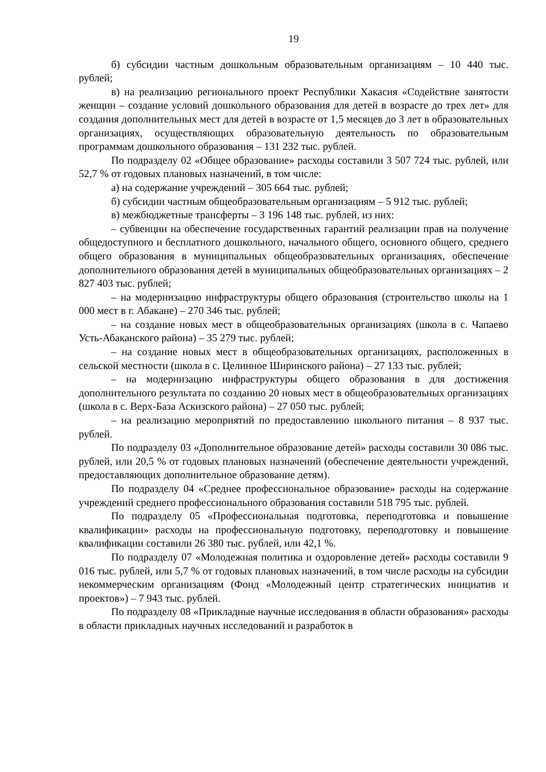19
б) субсидии частным дошкольным образовательным организациям – 10 440 тыс. рублей;
в) на реализацию регионального проект Республики Хакасия «Содействие занятости женщин – создание условий дошкольного образования для детей в возрасте до трех лет» для создания дополнительных мест для детей в возрасте от 1,5 месяцев до 3 лет в образовательных организациях, осуществляющих образовательную деятельность по образовательным программам дошкольного образования – 131 232 тыс. рублей.
По подразделу 02 «Общее образование» расходы составили 3 507 724 тыс. рублей, или 52,7 % от годовых плановых назначений, в том числе:
а) на содержание учреждений – 305 664 тыс. рублей;
б) субсидии частным общеобразовательным организациям – 5 912 тыс. рублей;
в) межбюджетные трансферты – 3 196 148 тыс. рублей, из них:
– субвенции на обеспечение государственных гарантий реализации прав на получение общедоступного и бесплатного дошкольного, начального общего, основного общего, среднего общего образования в муниципальных общеобразовательных организациях, обеспечение дополнительного образования детей в муниципальных общеобразовательных организациях – 2 827 403 тыс. рублей;
– на модернизацию инфраструктуры общего образования (строительство школы на 1 000 мест в г. Абакане) – 270 346 тыс. рублей;
– на создание новых мест в общеобразовательных организациях (школа в с. Чапаево Усть-Абаканского района) – 35 279 тыс. рублей;
– на создание новых мест в общеобразовательных организациях, расположенных в сельской местности (школа в с. Целинное Ширинского района) – 27 133 тыс. рублей;
– на модернизацию инфраструктуры общего образования в для достижения дополнительного результата по созданию 20 новых мест в общеобразовательных организациях (школа в с. Верх-База Аскизского района) – 27 050 тыс. рублей;
– на реализацию мероприятий по предоставлению школьного питания – 8 937 тыс. рублей.
По подразделу 03 «Дополнительное образование детей» расходы составили 30 086 тыс. рублей, или 20,5 % от годовых плановых назначений (обеспечение деятельности учреждений, предоставляющих дополнительное образование детям).
По подразделу 04 «Среднее профессиональное образование» расходы на содержание учреждений среднего профессионального образования составили 518 795 тыс. рублей.
По подразделу 05 «Профессиональная подготовка, переподготовка и повышение квалификации» расходы на профессиональную подготовку, переподготовку и повышение квалификации составили 26 380 тыс. рублей, или 42,1 %.
По подразделу 07 «Молодежная политика и оздоровление детей» расходы составили 9 016 тыс. рублей, или 5,7 % от годовых плановых назначений, в том числе расходы на субсидии некоммерческим организациям (Фонд «Молодежный центр стратегических инициатив и проектов») – 7 943 тыс. рублей.
По подразделу 08 «Прикладные научные исследования в области образования» расходы в области прикладных научных исследований и разработок в